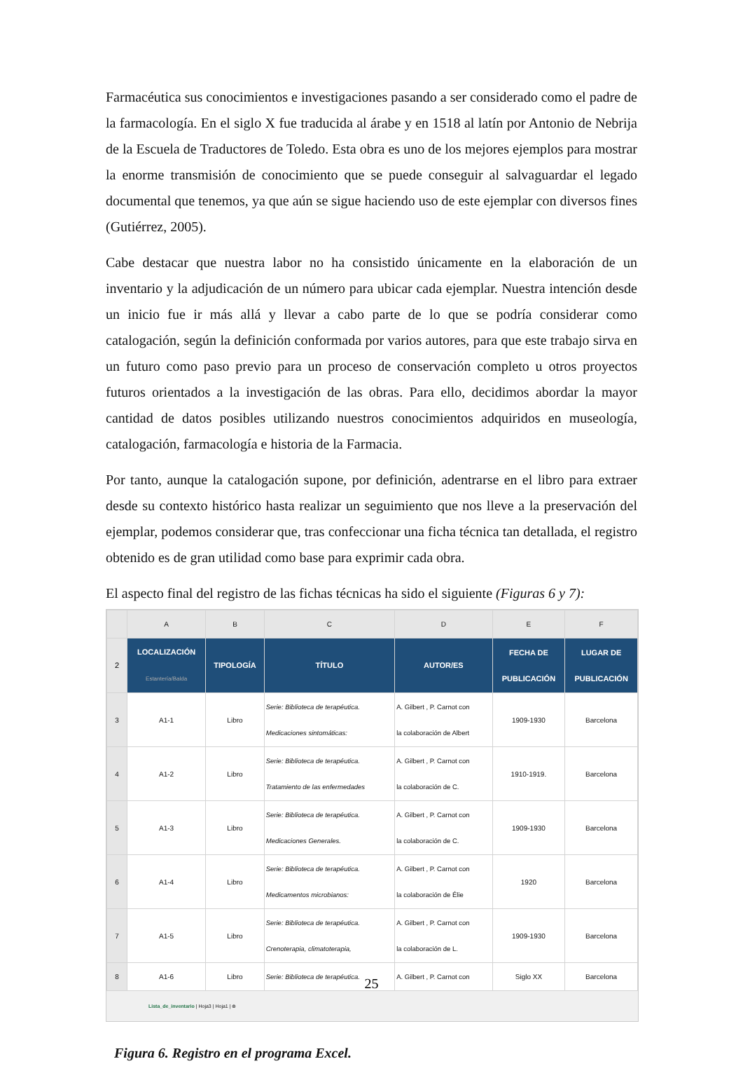Farmacéutica sus conocimientos e investigaciones pasando a ser considerado como el padre de la farmacología. En el siglo X fue traducida al árabe y en 1518 al latín por Antonio de Nebrija de la Escuela de Traductores de Toledo. Esta obra es uno de los mejores ejemplos para mostrar la enorme transmisión de conocimiento que se puede conseguir al salvaguardar el legado documental que tenemos, ya que aún se sigue haciendo uso de este ejemplar con diversos fines (Gutiérrez, 2005).
Cabe destacar que nuestra labor no ha consistido únicamente en la elaboración de un inventario y la adjudicación de un número para ubicar cada ejemplar. Nuestra intención desde un inicio fue ir más allá y llevar a cabo parte de lo que se podría considerar como catalogación, según la definición conformada por varios autores, para que este trabajo sirva en un futuro como paso previo para un proceso de conservación completo u otros proyectos futuros orientados a la investigación de las obras. Para ello, decidimos abordar la mayor cantidad de datos posibles utilizando nuestros conocimientos adquiridos en museología, catalogación, farmacología e historia de la Farmacia.
Por tanto, aunque la catalogación supone, por definición, adentrarse en el libro para extraer desde su contexto histórico hasta realizar un seguimiento que nos lleve a la preservación del ejemplar, podemos considerar que, tras confeccionar una ficha técnica tan detallada, el registro obtenido es de gran utilidad como base para exprimir cada obra.
El aspecto final del registro de las fichas técnicas ha sido el siguiente (Figuras 6 y 7):
| | A | B | C | D | E | F |
| --- | --- | --- | --- | --- | --- | --- |
| 2 | LOCALIZACIÓN Estantería/Balda | TIPOLOGÍA | TÍTULO | AUTOR/ES | FECHA DE PUBLICACIÓN | LUGAR DE PUBLICACIÓN |
| 3 | A1-1 | Libro | Serie: Biblioteca de terapéutica. Medicaciones sintomáticas: | A. Gilbert , P. Carnot con la colaboración de Albert | 1909-1930 | Barcelona |
| 4 | A1-2 | Libro | Serie: Biblioteca de terapéutica. Tratamiento de las enfermedades | A. Gilbert , P. Carnot con la colaboración de C. | 1910-1919. | Barcelona |
| 5 | A1-3 | Libro | Serie: Biblioteca de terapéutica. Medicaciones Generales. | A. Gilbert , P. Carnot con la colaboración de C. | 1909-1930 | Barcelona |
| 6 | A1-4 | Libro | Serie: Biblioteca de terapéutica. Medicamentos microbianos: | A. Gilbert , P. Carnot con la colaboración de Élie | 1920 | Barcelona |
| 7 | A1-5 | Libro | Serie: Biblioteca de terapéutica. Crenoterapia, climatoterapia, | A. Gilbert , P. Carnot con la colaboración de L. | 1909-1930 | Barcelona |
| 8 | A1-6 | Libro | Serie: Biblioteca de terapéutica. | A. Gilbert , P. Carnot con | Siglo XX | Barcelona |
Lista_de_inventario | Hoja3 | Hoja1 | ⊕
Figura 6. Registro en el programa Excel.
25